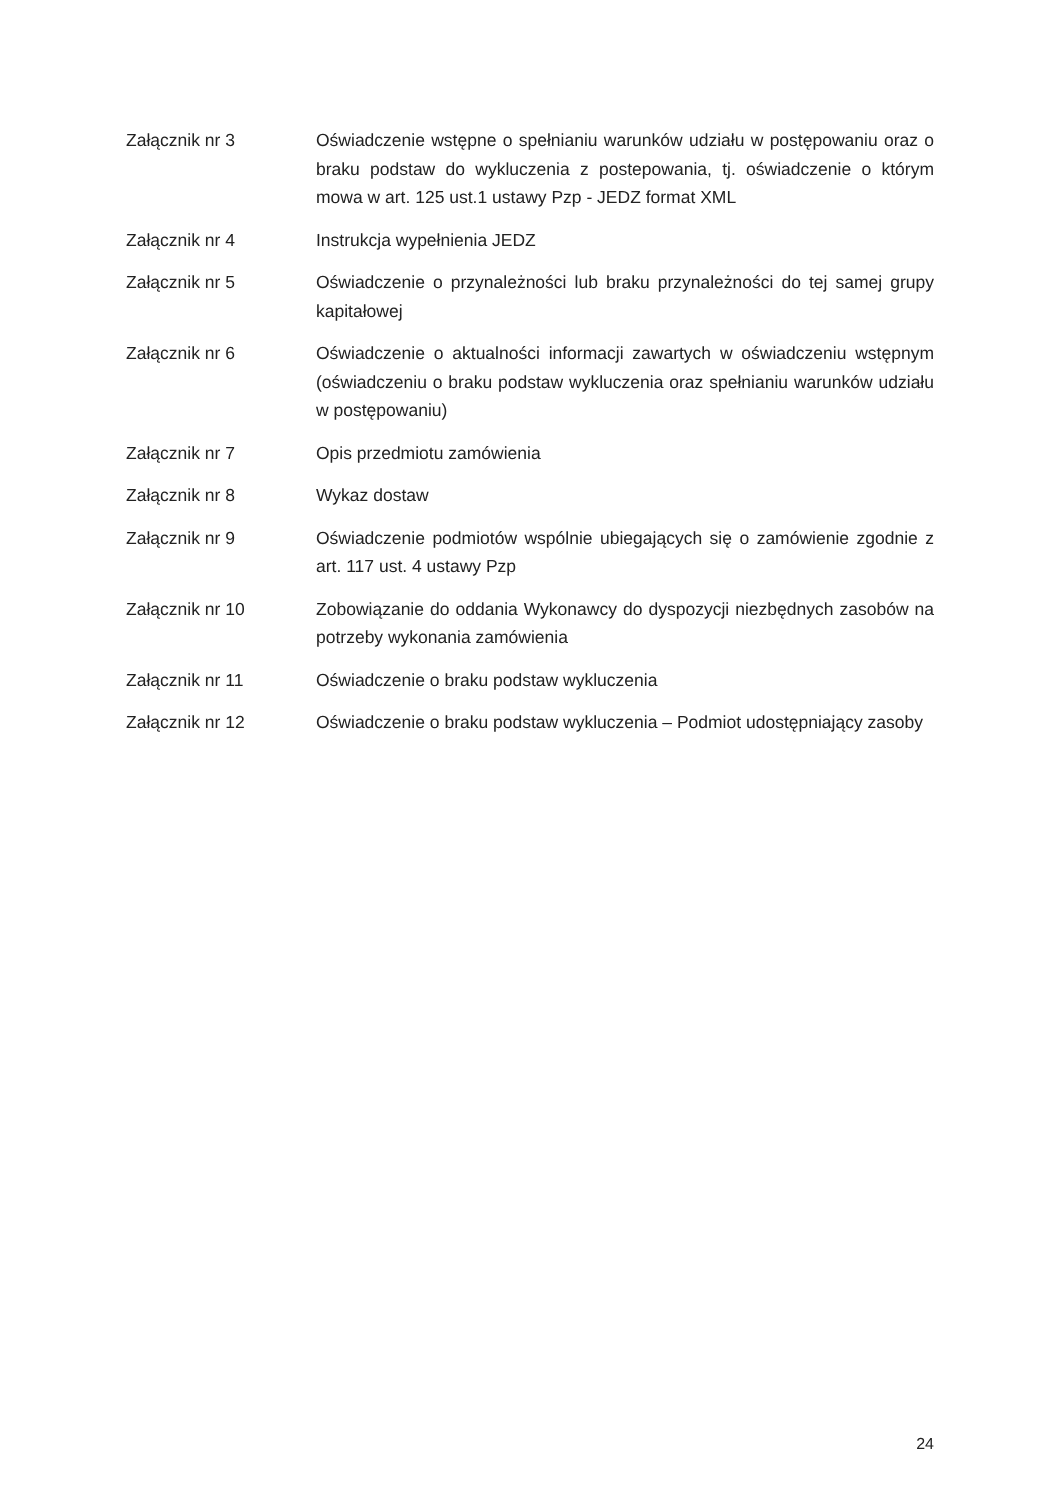Załącznik nr 3 Oświadczenie wstępne o spełnianiu warunków udziału w postępowaniu oraz o braku podstaw do wykluczenia z postepowania, tj. oświadczenie o którym mowa w art. 125 ust.1 ustawy Pzp - JEDZ format XML
Załącznik nr 4 Instrukcja wypełnienia JEDZ
Załącznik nr 5 Oświadczenie o przynależności lub braku przynależności do tej samej grupy kapitałowej
Załącznik nr 6 Oświadczenie o aktualności informacji zawartych w oświadczeniu wstępnym (oświadczeniu o braku podstaw wykluczenia oraz spełnianiu warunków udziału w postępowaniu)
Załącznik nr 7 Opis przedmiotu zamówienia
Załącznik nr 8 Wykaz dostaw
Załącznik nr 9 Oświadczenie podmiotów wspólnie ubiegających się o zamówienie zgodnie z art. 117 ust. 4 ustawy Pzp
Załącznik nr 10 Zobowiązanie do oddania Wykonawcy do dyspozycji niezbędnych zasobów na potrzeby wykonania zamówienia
Załącznik nr 11 Oświadczenie o braku podstaw wykluczenia
Załącznik nr 12 Oświadczenie o braku podstaw wykluczenia – Podmiot udostępniający zasoby
24